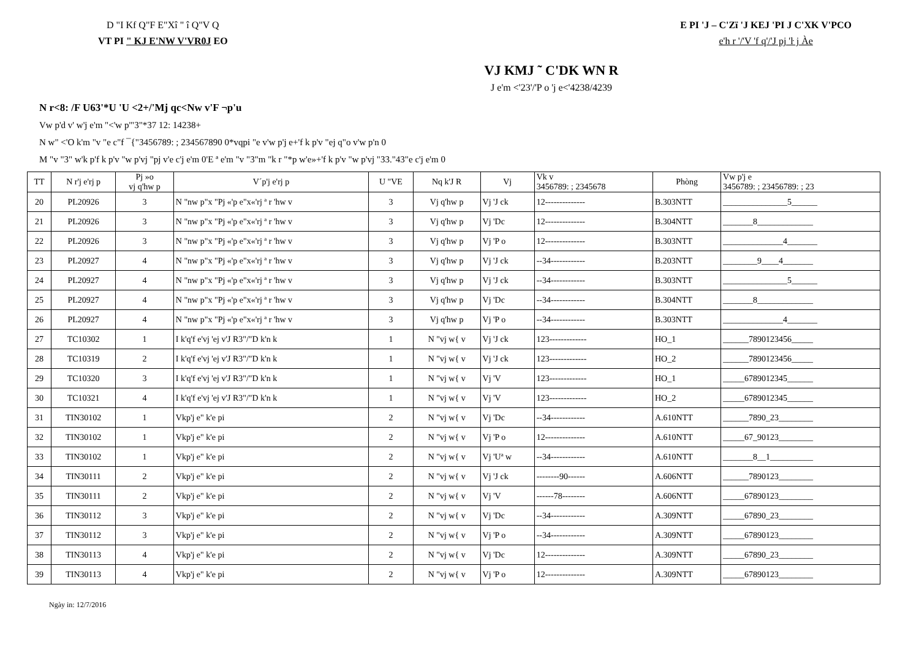D "I Kf Q"F E"Xî " î Q"V Q
VT PI " KJ E'NW V'VR0J EO
E PI 'J – C'Zï 'J KEJ 'PI J C'XK V'PCO
e'h r '/'V 'f q'/'J pj 'ŀ j Àe
VJ KMJ ˜ C'DK WN R
J e'm <'23'/'P o 'j e<'4238/4239
N r<8: /F U63'*U 'U <2+/'Mj qc<Nw v'F ¬p'u
Vw p'd v' w'j e'm "<'w p'"3"*37 12: 14238+
N w" <'O k'm "v "e c"f ¯{"3456789: ; 234567890 0*vqpi "e v'w p'j e+'f k p'v "ej q"o v'w p'n 0
M "v "3" w'k p'f k p'v "w p'vj "pj v'e c'j e'm 0'E ª e'm "v "3"m "k r "*p w'e»+'f k p'v "w p'vj "33."43"e c'j e'm 0
| TT | N r'j e'rj p | Pj »o vj q'hw p | V´p'j e'rj p | U "VE | Nq k'J R | Vj | Vk v 3456789: ; 2345678 | Phòng | Vw p'j e 3456789: ; 23456789: ; 23 |
| --- | --- | --- | --- | --- | --- | --- | --- | --- | --- |
| 20 | PL20926 | 3 | N "nw p"x "Pj «'p e"x«'rj ª r 'hw v | 3 | Vj q'hw p | Vj 'J ck | 12-------------- | B.303NTT | _______________5______ |
| 21 | PL20926 | 3 | N "nw p"x "Pj «'p e"x«'rj ª r 'hw v | 3 | Vj q'hw p | Vj 'Dc | 12-------------- | B.304NTT | _______8_____________ |
| 22 | PL20926 | 3 | N "nw p"x "Pj «'p e"x«'rj ª r 'hw v | 3 | Vj q'hw p | Vj 'P o | 12-------------- | B.303NTT | ______________4_______ |
| 23 | PL20927 | 4 | N "nw p"x "Pj «'p e"x«'rj ª r 'hw v | 3 | Vj q'hw p | Vj 'J ck | --34------------ | B.203NTT | ________9____4_______ |
| 24 | PL20927 | 4 | N "nw p"x "Pj «'p e"x«'rj ª r 'hw v | 3 | Vj q'hw p | Vj 'J ck | --34------------ | B.303NTT | _______________5______ |
| 25 | PL20927 | 4 | N "nw p"x "Pj «'p e"x«'rj ª r 'hw v | 3 | Vj q'hw p | Vj 'Dc | --34------------ | B.304NTT | _______8_____________ |
| 26 | PL20927 | 4 | N "nw p"x "Pj «'p e"x«'rj ª r 'hw v | 3 | Vj q'hw p | Vj 'P o | --34------------ | B.303NTT | ______________4_______ |
| 27 | TC10302 | 1 | I k'q'f e'vj 'ej v'J R3"/"D k'n k | 1 | N "vj w{ v | Vj 'J ck | 123------------- | HO_1 | ______7890123456_____ |
| 28 | TC10319 | 2 | I k'q'f e'vj 'ej v'J R3"/"D k'n k | 1 | N "vj w{ v | Vj 'J ck | 123------------- | HO_2 | ______7890123456_____ |
| 29 | TC10320 | 3 | I k'q'f e'vj 'ej v'J R3"/"D k'n k | 1 | N "vj w{ v | Vj 'V | 123------------- | HO_1 | _____6789012345______ |
| 30 | TC10321 | 4 | I k'q'f e'vj 'ej v'J R3"/"D k'n k | 1 | N "vj w{ v | Vj 'V | 123------------- | HO_2 | _____6789012345______ |
| 31 | TIN30102 | 1 | Vkp'j e" k'e pi | 2 | N "vj w{ v | Vj 'Dc | --34------------ | A.610NTT | ______7890_23________ |
| 32 | TIN30102 | 1 | Vkp'j e" k'e pi | 2 | N "vj w{ v | Vj 'P o | 12-------------- | A.610NTT | _____67_90123________ |
| 33 | TIN30102 | 1 | Vkp'j e" k'e pi | 2 | N "vj w{ v | Vj 'Uª w | --34------------ | A.610NTT | _______8__1__________ |
| 34 | TIN30111 | 2 | Vkp'j e" k'e pi | 2 | N "vj w{ v | Vj 'J ck | --------90------ | A.606NTT | ______7890123________ |
| 35 | TIN30111 | 2 | Vkp'j e" k'e pi | 2 | N "vj w{ v | Vj 'V | ------78-------- | A.606NTT | _____67890123________ |
| 36 | TIN30112 | 3 | Vkp'j e" k'e pi | 2 | N "vj w{ v | Vj 'Dc | --34------------ | A.309NTT | _____67890_23________ |
| 37 | TIN30112 | 3 | Vkp'j e" k'e pi | 2 | N "vj w{ v | Vj 'P o | --34------------ | A.309NTT | _____67890123________ |
| 38 | TIN30113 | 4 | Vkp'j e" k'e pi | 2 | N "vj w{ v | Vj 'Dc | 12-------------- | A.309NTT | _____67890_23________ |
| 39 | TIN30113 | 4 | Vkp'j e" k'e pi | 2 | N "vj w{ v | Vj 'P o | 12-------------- | A.309NTT | _____67890123________ |
Ngày in: 12/7/2016